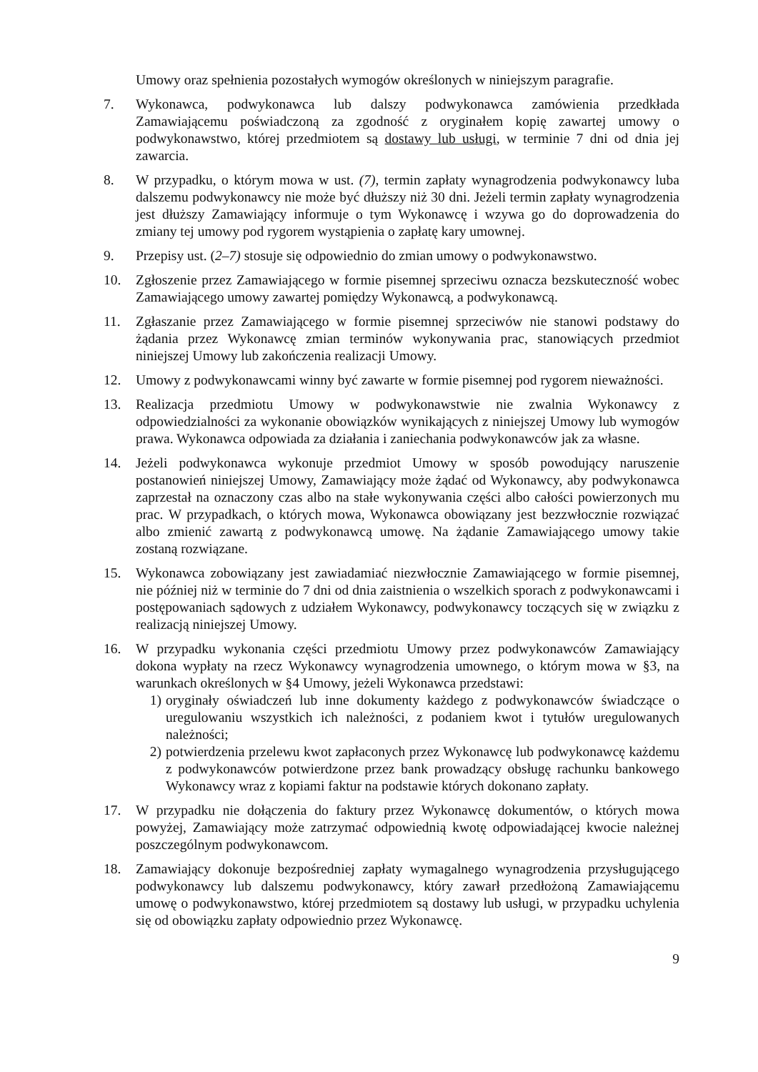Umowy oraz spełnienia pozostałych wymogów określonych w niniejszym paragrafie.
7. Wykonawca, podwykonawca lub dalszy podwykonawca zamówienia przedkłada Zamawiającemu poświadczoną za zgodność z oryginałem kopię zawartej umowy o podwykonawstwo, której przedmiotem są dostawy lub usługi, w terminie 7 dni od dnia jej zawarcia.
8. W przypadku, o którym mowa w ust. (7), termin zapłaty wynagrodzenia podwykonawcy luba dalszemu podwykonawcy nie może być dłuższy niż 30 dni. Jeżeli termin zapłaty wynagrodzenia jest dłuższy Zamawiający informuje o tym Wykonawcę i wzywa go do doprowadzenia do zmiany tej umowy pod rygorem wystąpienia o zapłatę kary umownej.
9. Przepisy ust. (2–7) stosuje się odpowiednio do zmian umowy o podwykonawstwo.
10. Zgłoszenie przez Zamawiającego w formie pisemnej sprzeciwu oznacza bezskuteczność wobec Zamawiającego umowy zawartej pomiędzy Wykonawcą, a podwykonawcą.
11. Zgłaszanie przez Zamawiającego w formie pisemnej sprzeciwów nie stanowi podstawy do żądania przez Wykonawcę zmian terminów wykonywania prac, stanowiących przedmiot niniejszej Umowy lub zakończenia realizacji Umowy.
12. Umowy z podwykonawcami winny być zawarte w formie pisemnej pod rygorem nieważności.
13. Realizacja przedmiotu Umowy w podwykonawstwie nie zwalnia Wykonawcy z odpowiedzialności za wykonanie obowiązków wynikających z niniejszej Umowy lub wymogów prawa. Wykonawca odpowiada za działania i zaniechania podwykonawców jak za własne.
14. Jeżeli podwykonawca wykonuje przedmiot Umowy w sposób powodujący naruszenie postanowień niniejszej Umowy, Zamawiający może żądać od Wykonawcy, aby podwykonawca zaprzestał na oznaczony czas albo na stałe wykonywania części albo całości powierzonych mu prac. W przypadkach, o których mowa, Wykonawca obowiązany jest bezzwłocznie rozwiązać albo zmienić zawartą z podwykonawcą umowę. Na żądanie Zamawiającego umowy takie zostaną rozwiązane.
15. Wykonawca zobowiązany jest zawiadamiać niezwłocznie Zamawiającego w formie pisemnej, nie później niż w terminie do 7 dni od dnia zaistnienia o wszelkich sporach z podwykonawcami i postępowaniach sądowych z udziałem Wykonawcy, podwykonawcy toczących się w związku z realizacją niniejszej Umowy.
16. W przypadku wykonania części przedmiotu Umowy przez podwykonawców Zamawiający dokona wypłaty na rzecz Wykonawcy wynagrodzenia umownego, o którym mowa w §3, na warunkach określonych w §4 Umowy, jeżeli Wykonawca przedstawi:
1) oryginały oświadczeń lub inne dokumenty każdego z podwykonawców świadczące o uregulowaniu wszystkich ich należności, z podaniem kwot i tytułów uregulowanych należności;
2) potwierdzenia przelewu kwot zapłaconych przez Wykonawcę lub podwykonawcę każdemu z podwykonawców potwierdzone przez bank prowadzący obsługę rachunku bankowego Wykonawcy wraz z kopiami faktur na podstawie których dokonano zapłaty.
17. W przypadku nie dołączenia do faktury przez Wykonawcę dokumentów, o których mowa powyżej, Zamawiający może zatrzymać odpowiednią kwotę odpowiadającej kwocie należnej poszczególnym podwykonawcom.
18. Zamawiający dokonuje bezpośredniej zapłaty wymagalnego wynagrodzenia przysługującego podwykonawcy lub dalszemu podwykonawcy, który zawarł przedłożoną Zamawiającemu umowę o podwykonawstwo, której przedmiotem są dostawy lub usługi, w przypadku uchylenia się od obowiązku zapłaty odpowiednio przez Wykonawcę.
9